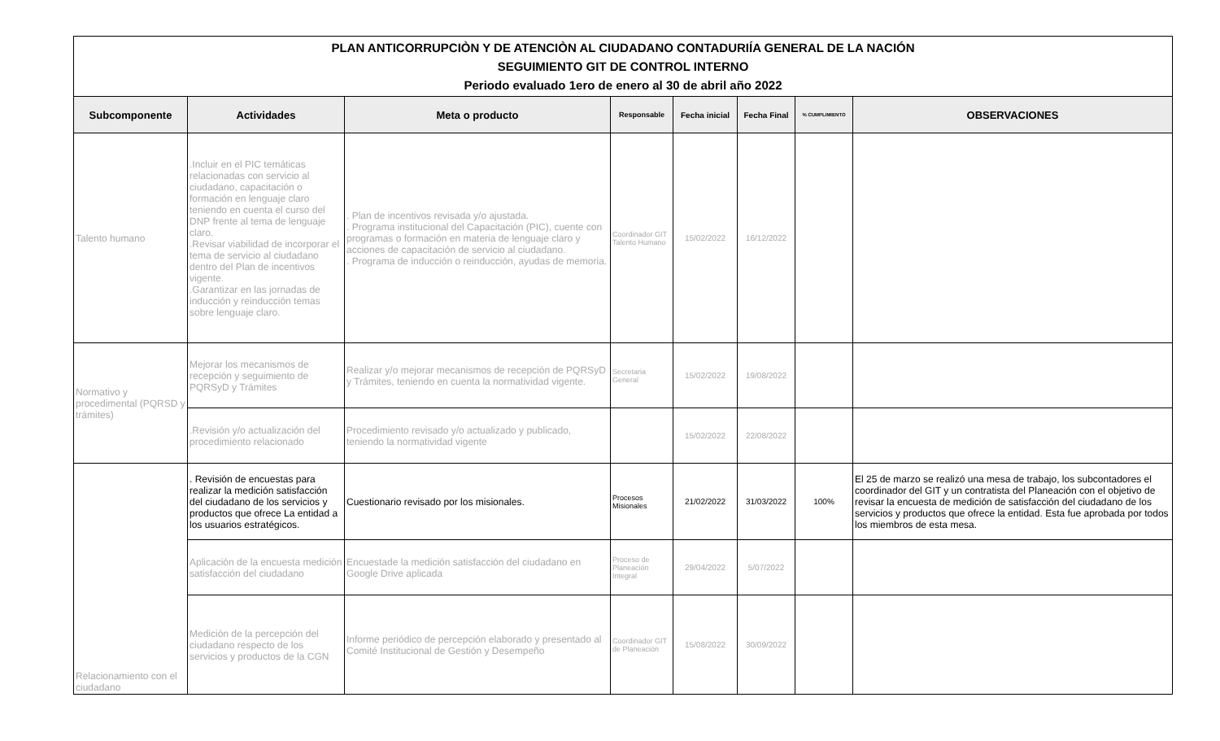| PLAN ANTICORRUPCIÒN Y DE ATENCIÒN AL CIUDADANO CONTADURIÍA GENERAL DE LA NACIÓN SEGUIMIENTO GIT DE CONTROL INTERNO Periodo evaluado 1ero de enero al 30 de abril año 2022 | | | | | | | |
| Subcomponente | Actividades | Meta o producto | Responsable | Fecha inicial | Fecha Final | % CUMPLIMIENTO | OBSERVACIONES |
| Talento humano | .Incluir en el PIC temáticas relacionadas con servicio al ciudadano, capacitación o formación en lenguaje claro teniendo en cuenta el curso del DNP frente al tema de lenguaje claro. .Revisar viabilidad de incorporar el tema de servicio al ciudadano dentro del Plan de incentivos vigente. .Garantizar en las jornadas de inducción y reinducción temas sobre lenguaje claro. | . Plan de incentivos revisada y/o ajustada. . Programa institucional del Capacitación (PIC), cuente con programas o formación en materia de lenguaje claro y acciones de capacitación de servicio al ciudadano. . Programa de inducción o reinducción, ayudas de memoria. | Coordinador GIT Talento Humano | 15/02/2022 | 16/12/2022 | | |
| Normativo y procedimental (PQRSD y trámites) | Mejorar los mecanismos de recepción y seguimiento de PQRSyD y Trámites | Realizar y/o mejorar mecanismos de recepción de PQRSyD y Trámites, teniendo en cuenta la normatividad vigente. | Secretaria General | 15/02/2022 | 19/08/2022 | | |
| | .Revisión y/o actualización del procedimiento relacionado | Procedimiento revisado y/o actualizado y publicado, teniendo la normatividad vigente | | 15/02/2022 | 22/08/2022 | | |
| Relacionamiento con el ciudadano | . Revisión de encuestas para realizar la medición satisfacción del ciudadano de los servicios y productos que ofrece La entidad a los usuarios estratégicos. | Cuestionario revisado por los misionales. | Procesos Misionales | 21/02/2022 | 31/03/2022 | 100% | El 25 de marzo se realizó una mesa de trabajo, los subcontadores el coordinador del GIT y un contratista del Planeación con el objetivo de revisar la encuesta de medición de satisfacción del ciudadano de los servicios y productos que ofrece la entidad. Esta fue aprobada por todos los miembros de esta mesa. |
| | Aplicación de la encuesta medición satisfacción del ciudadano | Encuestade la medición satisfacción del ciudadano en Google Drive aplicada | Proceso de Planeación Integral | 29/04/2022 | 5/07/2022 | | |
| | Medición de la percepción del ciudadano respecto de los servicios y productos de la CGN | Informe periódico de percepción elaborado y presentado al Comité Institucional de Gestión y Desempeño | Coordinador GIT de Planeación | 15/08/2022 | 30/09/2022 | | |